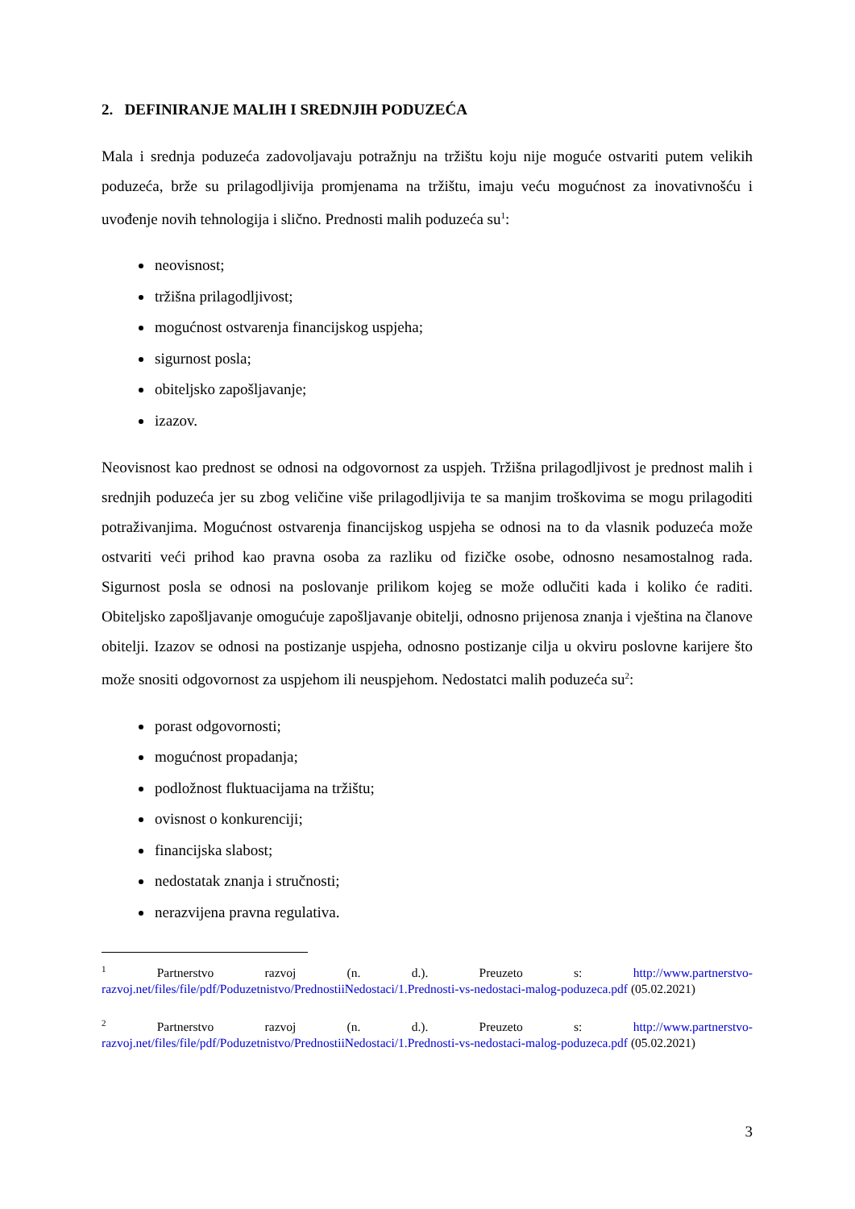2. DEFINIRANJE MALIH I SREDNJIH PODUZEĆA
Mala i srednja poduzeća zadovoljavaju potražnju na tržištu koju nije moguće ostvariti putem velikih poduzeća, brže su prilagodljivija promjenama na tržištu, imaju veću mogućnost za inovativnošću i uvođenje novih tehnologija i slično. Prednosti malih poduzeća su<sup>1</sup>:
neovisnost;
tržišna prilagodljivost;
mogućnost ostvarenja financijskog uspjeha;
sigurnost posla;
obiteljsko zapošljavanje;
izazov.
Neovisnost kao prednost se odnosi na odgovornost za uspjeh. Tržišna prilagodljivost je prednost malih i srednjih poduzeća jer su zbog veličine više prilagodljivija te sa manjim troškovima se mogu prilagoditi potraživanjima. Mogućnost ostvarenja financijskog uspjeha se odnosi na to da vlasnik poduzeća može ostvariti veći prihod kao pravna osoba za razliku od fizičke osobe, odnosno nesamostalnog rada. Sigurnost posla se odnosi na poslovanje prilikom kojeg se može odlučiti kada i koliko će raditi. Obiteljsko zapošljavanje omogućuje zapošljavanje obitelji, odnosno prijenosa znanja i vještina na članove obitelji. Izazov se odnosi na postizanje uspjeha, odnosno postizanje cilja u okviru poslovne karijere što može snositi odgovornost za uspjehom ili neuspjehom. Nedostatci malih poduzeća su<sup>2</sup>:
porast odgovornosti;
mogućnost propadanja;
podložnost fluktuacijama na tržištu;
ovisnost o konkurenciji;
financijska slabost;
nedostatak znanja i stručnosti;
nerazvijena pravna regulativa.
<sup>1</sup> Partnerstvo razvoj (n. d.). Preuzeto s: http://www.partnerstvo-razvoj.net/files/file/pdf/Poduzetnistvo/PrednostiiNedostaci/1.Prednosti-vs-nedostaci-malog-poduzeca.pdf (05.02.2021)
<sup>2</sup> Partnerstvo razvoj (n. d.). Preuzeto s: http://www.partnerstvo-razvoj.net/files/file/pdf/Poduzetnistvo/PrednostiiNedostaci/1.Prednosti-vs-nedostaci-malog-poduzeca.pdf (05.02.2021)
3